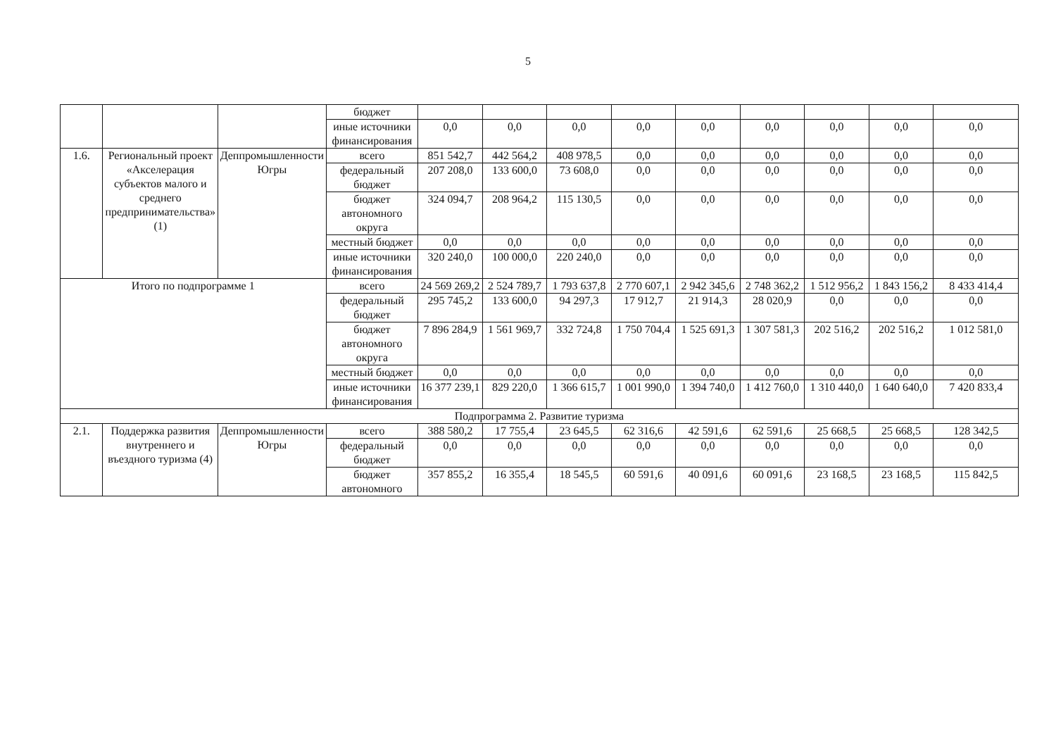5
| | | | бюджет | | | | | | | | | |
| | | | иные источники финансирования | 0,0 | 0,0 | 0,0 | 0,0 | 0,0 | 0,0 | 0,0 | 0,0 | 0,0 |
| 1.6. | Региональный проект «Акселерация субъектов малого и среднего предпринимательства» (1) | Деппромышленности Югры | всего | 851 542,7 | 442 564,2 | 408 978,5 | 0,0 | 0,0 | 0,0 | 0,0 | 0,0 | 0,0 |
| | | | федеральный бюджет | 207 208,0 | 133 600,0 | 73 608,0 | 0,0 | 0,0 | 0,0 | 0,0 | 0,0 | 0,0 |
| | | | бюджет автономного округа | 324 094,7 | 208 964,2 | 115 130,5 | 0,0 | 0,0 | 0,0 | 0,0 | 0,0 | 0,0 |
| | | | местный бюджет | 0,0 | 0,0 | 0,0 | 0,0 | 0,0 | 0,0 | 0,0 | 0,0 | 0,0 |
| | | | иные источники финансирования | 320 240,0 | 100 000,0 | 220 240,0 | 0,0 | 0,0 | 0,0 | 0,0 | 0,0 | 0,0 |
| Итого по подпрограмме 1 | | | всего | 24 569 269,2 | 2 524 789,7 | 1 793 637,8 | 2 770 607,1 | 2 942 345,6 | 2 748 362,2 | 1 512 956,2 | 1 843 156,2 | 8 433 414,4 |
| | | | федеральный бюджет | 295 745,2 | 133 600,0 | 94 297,3 | 17 912,7 | 21 914,3 | 28 020,9 | 0,0 | 0,0 | 0,0 |
| | | | бюджет автономного округа | 7 896 284,9 | 1 561 969,7 | 332 724,8 | 1 750 704,4 | 1 525 691,3 | 1 307 581,3 | 202 516,2 | 202 516,2 | 1 012 581,0 |
| | | | местный бюджет | 0,0 | 0,0 | 0,0 | 0,0 | 0,0 | 0,0 | 0,0 | 0,0 | 0,0 |
| | | | иные источники финансирования | 16 377 239,1 | 829 220,0 | 1 366 615,7 | 1 001 990,0 | 1 394 740,0 | 1 412 760,0 | 1 310 440,0 | 1 640 640,0 | 7 420 833,4 |
| Подпрограмма 2. Развитие туризма | | | | | | | | | | | | |
| 2.1. | Поддержка развития внутреннего и въездного туризма (4) | Деппромышленности Югры | всего | 388 580,2 | 17 755,4 | 23 645,5 | 62 316,6 | 42 591,6 | 62 591,6 | 25 668,5 | 25 668,5 | 128 342,5 |
| | | | федеральный бюджет | 0,0 | 0,0 | 0,0 | 0,0 | 0,0 | 0,0 | 0,0 | 0,0 | 0,0 |
| | | | бюджет автономного | 357 855,2 | 16 355,4 | 18 545,5 | 60 591,6 | 40 091,6 | 60 091,6 | 23 168,5 | 23 168,5 | 115 842,5 |